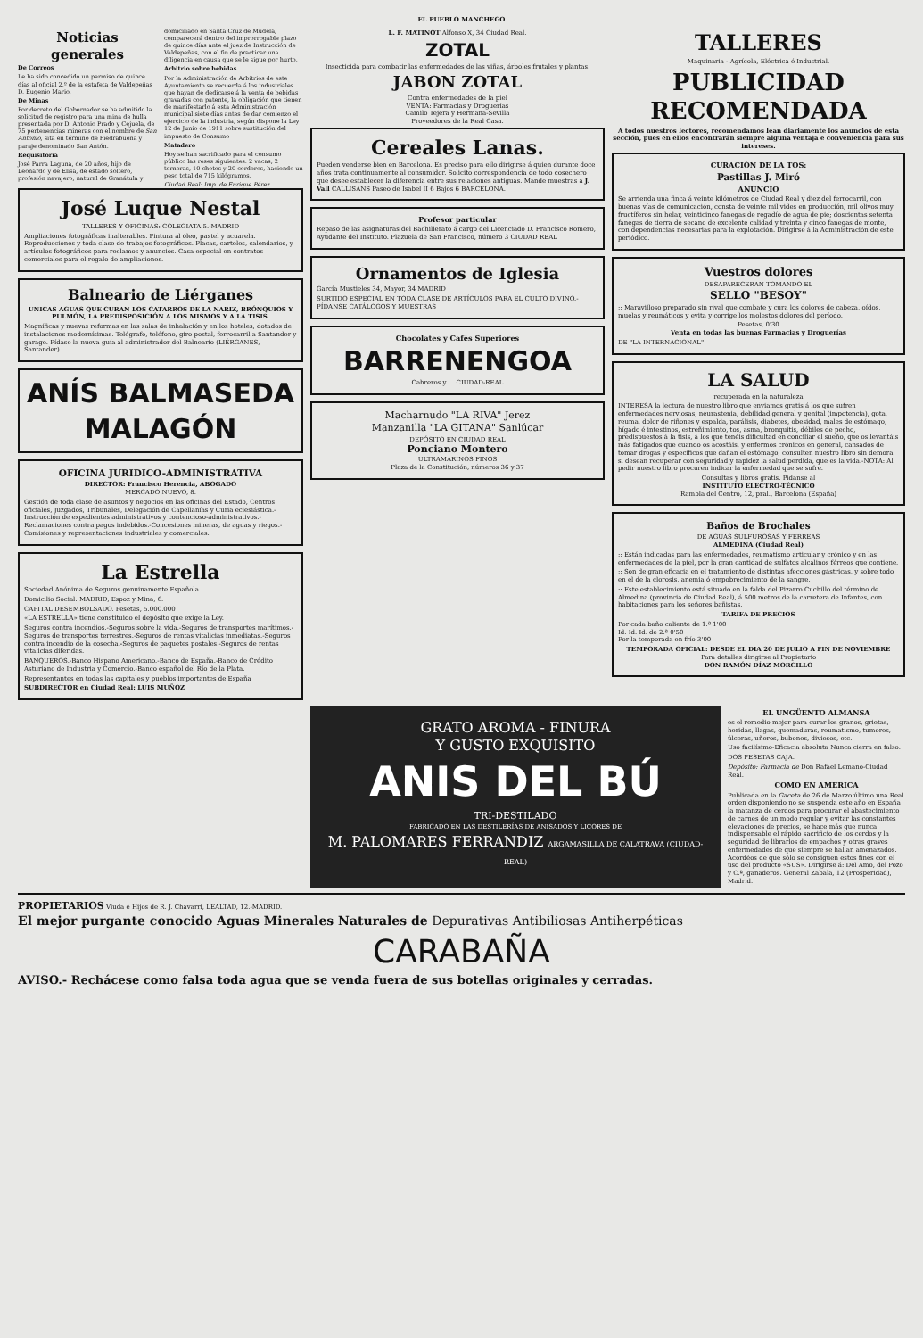EL PUEBLO MANCHEGO
Noticias generales
De Correos
Le ha sido concedido un permiso de quince días al oficial 2.º de la estafeta de Valdepeñas D. Eugenio Mario.
De Minas
Por decreto del Gobernador se ha admitido la solicitud de registro para una mina de hulla presentada por D. Antonio Prado y Cejuela, de 75 pertenencias mineras con el nombre de San Antonio, sita en término de Piedrabuena y paraje denominado San Antón.
Requisitoria
José Parra Laguna, de 20 años, hijo de Leonardo y de Elisa, de estado soltero, profesión navajero, natural de Granátula y domiciliado en Santa Cruz de Mudela, comparecerá dentro del improrrogable plazo de quince días ante el juez de Instrucción de Valdepeñas, con el fin de practicar una diligencia en causa que se le sigue por hurto.
Arbitrio sobre bebidas
Por la Administración de Arbitrios de este Ayuntamiento se recuerda á los industriales que hayan de dedicarse á la venta de bebidas gravadas con patente, la obligación que tienen de manifestarlo á esta Administración municipal siete días antes de dar comienzo el ejercicio de la industria, según dispone la Ley 12 de Junio de 1911 sobre sustitución del impuesto de Consumo
Matadero
Hoy se han sacrificado para el consumo público las reses siguientes: 2 vacas, 2 terneras, 10 chotos y 20 corderos, haciendo un peso total de 715 kilógramos.
Ciudad Real: Imp. de Enrique Pérez.
José Luque Nestal
TALLERES Y OFICINAS: COLEGIATA 5.-MADRID
Ampliaciones fotográficas inalterables. Pintura al óleo, pastel y acuarela. Reproducciones y toda clase de trabajos fotográficos. Placas, carteles, calendarios, y artículos fotográficos para reclamos y anuncios. Casa especial en contratos comerciales para el regalo de ampliaciones.
Balneario de Liérganes
UNICAS AGUAS QUE CURAN LOS CATARROS DE LA NARIZ, BRÓNQUIOS Y PULMÓN, LA PREDISPOSICIÓN A LOS MISMOS Y A LA TISIS.
Magníficas y nuevas reformas en las salas de inhalación y en los hoteles, dotados de instalaciones modernísimas. Telégrafo, teléfono, giro postal, ferrocarril a Santander y garage. Pídase la nueva guía al administrador del Balneario (LIÉRGANES, Santander).
ANÍS BALMASEDA
MALAGÓN
OFICINA JURIDICO-ADMINISTRATIVA
DIRECTOR: Francisco Herencia, ABOGADO
MERCADO NUEVO, 8.
Gestión de toda clase de asuntos y negocios en las oficinas del Estado, Centros oficiales, Juzgados, Tribunales, Delegación de Capellanías y Curia eclesiástica.-Instrucción de expedientes administrativos y contencioso-administrativos.-Reclamaciones contra pagos indebidos.-Concesiones mineras, de aguas y riegos.-Comisiones y representaciones industriales y comerciales.
La Estrella
Sociedad Anónima de Seguros genuinamente Española
Domicilio Social: MADRID, Espoz y Mina, 6.
CAPITAL DESEMBOLSADO. Pesetas, 5.000.000
«LA ESTRELLA» tiene constituido el depósito que exige la Ley.
Seguros contra incendios.-Seguros sobre la vida.-Seguros de transportes marítimos.-Seguros de transportes terrestres.-Seguros de rentas vitalicias inmediatas.-Seguros contra incendio de la cosecha.-Seguros de paquetes postales.-Seguros de rentas vitalicias diferidas.
BANQUEROS.-Banco Hispano Americano.-Banco de España.-Banco de Crédito Asturiano de Industria y Comercio.-Banco español del Río de la Plata.
Representantes en todas las capitales y pueblos importantes de España
SUBDIRECTOR en Ciudad Real: LUIS MUÑOZ
L. F. MATINOT Alfonso X, 34 Ciudad Real.
ZOTAL
Insecticida para combatir las enfermedades de las viñas, árboles frutales y plantas.
JABON ZOTAL
Contra enfermedades de la piel
VENTA: Farmacias y Droguerías
Camilo Tejera y Hermana-Sevilla
Proveedores de la Real Casa.
Cereales Lanas.
Pueden venderse bien en Barcelona. Es preciso para ello dirigirse á quien durante doce años trata continuamente al consumidor. Solicito correspondencia de todo cosechero que desee establecer la diferencia entre sus relaciones antiguas. Mande muestras á J. Vall CALLISANS Paseo de Isabel II 6 Bajos 6 BARCELONA.
Profesor particular
Repaso de las asignaturas del Bachillerato á cargo del Licenciado D. Francisco Romero, Ayudante del Instituto. Plazuela de San Francisco, número 3 CIUDAD REAL
Ornamentos de Iglesia
García Mustieles 34, Mayor, 34 MADRID
SURTIDO ESPECIAL EN TODA CLASE DE ARTÍCULOS PARA EL CULTO DIVINO.-PÍDANSE CATÁLOGOS Y MUESTRAS
Chocolates y Cafés Superiores
BARRENENGOA
Cabreros y ... CIUDAD-REAL
Macharnudo "LA RIVA" Jerez
Manzanilla "LA GITANA" Sanlúcar
DEPÓSITO EN CIUDAD REAL
Ponciano Montero
ULTRAMARINOS FINOS
Plaza de la Constitución, números 36 y 37
TALLERES
Maquinaria - Agrícola, Eléctrica é Industrial.
PUBLICIDAD RECOMENDADA
A todos nuestros lectores, recomendamos lean diariamente los anuncios de esta sección, pues en ellos encontrarán siempre alguna ventaja e conveniencia para sus intereses.
CURACIÓN DE LA TOS:
Pastillas J. Miró
ANUNCIO
Se arrienda una finca á veinte kilómetros de Ciudad Real y diez del ferrocarril, con buenas vías de comunicación, consta de veinte mil vides en producción, mil olivos muy fructíferos sin helar, veinticinco fanegas de regadío de agua de pie; doscientas setenta fanegas de tierra de secano de excelente calidad y treinta y cinco fanegas de monte, con dependencias necesarias para la explotación. Dirigirse á la Administración de este periódico.
Vuestros dolores
DESAPARECERAN TOMANDO EL
SELLO "BESOY"
:: Maravilloso preparado sin rival que combate y cura los dolores de cabeza, oídos, muelas y reumáticos y evita y corrige los molestos dolores del período.
Pesetas, 0'30
Venta en todas las buenas Farmacias y Droguerías
DE "LA INTERNACIONAL"
LA SALUD
recuperada en la naturaleza
INTERESA la lectura de nuestro libro que enviamos gratis á los que sufren enfermedades nerviosas, neurastenia, debilidad general y genital (impotencia), gota, reuma, dolor de riñones y espalda, parálisis, diabetes, obesidad, males de estómago, hígado é intestinos, estreñimiento, tos, asma, bronquitis, débiles de pecho, predispuestos á la tisis, á los que tenéis dificultad en conciliar el sueño, que os levantáis más fatigados que cuando os acostáis, y enfermos crónicos en general, cansados de tomar drogas y específicos que dañan el estómago, consulten nuestro libro sin demora si desean recuperar con seguridad y rapidez la salud perdida, que es la vida.-NOTA: Al pedir nuestro libro procuren indicar la enfermedad que se sufre.
Consultas y libros gratis. Pídanse al
INSTITUTO ELECTRO-TÉCNICO
Rambla del Centro, 12, pral., Barcelona (España)
Baños de Brochales
DE AGUAS SULFUROSAS Y FÉRREAS
ALMEDINA (Ciudad Real)
:: Están indicadas para las enfermedades, reumatismo articular y crónico y en las enfermedades de la piel, por la gran cantidad de sulfatos alcalinos férreos que contiene.
:: Son de gran eficacia en el tratamiento de distintas afecciones gástricas, y sobre todo en el de la clorosis, anemia ó empobrecimiento de la sangre.
:: Este establecimiento está situado en la falda del Pizarro Cuchillo del término de Almedina (provincia de Ciudad Real), á 500 metros de la carretera de Infantes, con habitaciones para los señores bañistas.
TARIFA DE PRECIOS
Por cada baño caliente de 1.ª 1'00
Id. Id. Id. de 2.ª 0'50
Por la temporada en frío 3'00
TEMPORADA OFICIAL: DESDE EL DIA 20 DE JULIO A FIN DE NOVIEMBRE
Para detalles dirigirse al Propietario
DON RAMÓN DÍAZ MORCILLO
GRATO AROMA - FINURA
Y GUSTO EXQUISITO
ANIS DEL BÚ
TRI-DESTILADO
FABRICADO EN LAS DESTILERÍAS DE ANISADOS Y LICORES DE
M. PALOMARES FERRANDIZ ARGAMASILLA DE CALATRAVA (CIUDAD-REAL)
EL UNGÜENTO ALMANSA
es el remedio mejor para curar los granos, grietas, heridas, llagas, quemaduras, reumatismo, tumores, úlceras, uñeros, bubones, diviesos, etc.
Uso facilísimo-Eficacia absoluta Nunca cierra en falso.
DOS PESETAS CAJA.
Depósito: Farmacia de Don Rafael Lemano-Ciudad Real.
COMO EN AMERICA
Publicada en la Gaceta de 26 de Marzo último una Real orden disponiendo no se suspenda este año en España la matanza de cerdos para procurar el abastecimiento de carnes de un modo regular y evitar las constantes elevaciones de precios, se hace más que nunca indispensable el rápido sacrificio de los cerdos y la seguridad de librarlos de empachos y otras graves enfermedades de que siempre se hallan amenazados. Acordéos de que sólo se consiguen estos fines con el uso del producto «SUS». Dirigirse á: Del Amo, del Pozo y C.ª, ganaderos. General Zabala, 12 (Prosperidad), Madrid.
PROPIETARIOS Viuda é Hijos de R. J. Chavarri, LEALTAD, 12.-MADRID.
El mejor purgante conocido Aguas Minerales Naturales de Depurativas Antibiliosas Antiherpéticas
CARABAÑA
AVISO.- Rechácese como falsa toda agua que se venda fuera de sus botellas originales y cerradas.